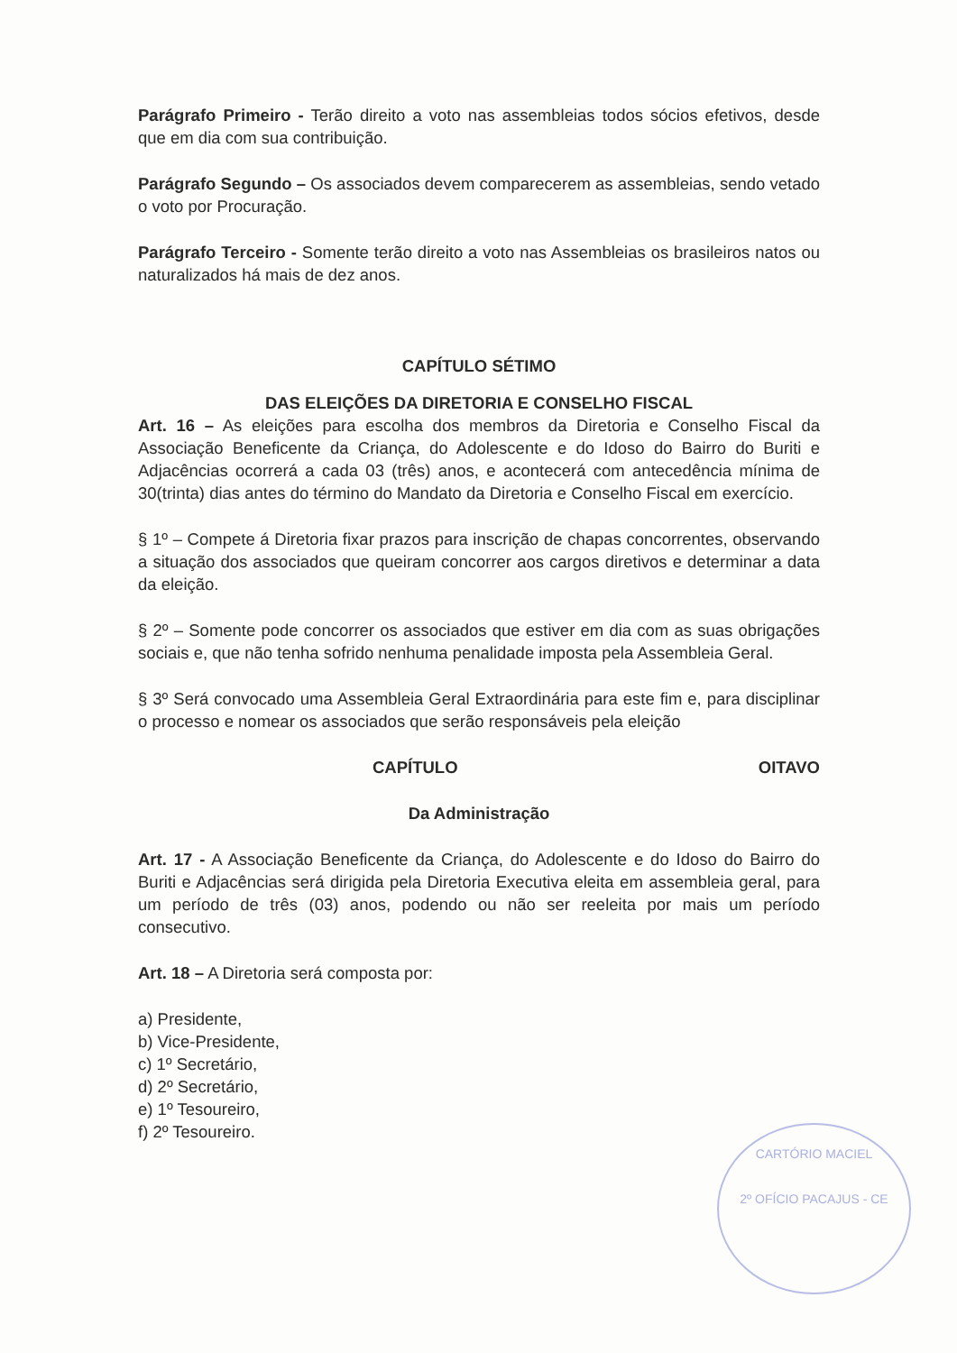Parágrafo Primeiro - Terão direito a voto nas assembleias todos sócios efetivos, desde que em dia com sua contribuição.
Parágrafo Segundo – Os associados devem comparecerem as assembleias, sendo vetado o voto por Procuração.
Parágrafo Terceiro - Somente terão direito a voto nas Assembleias os brasileiros natos ou naturalizados há mais de dez anos.
CAPÍTULO SÉTIMO
DAS ELEIÇÕES DA DIRETORIA E CONSELHO FISCAL
Art. 16 – As eleições para escolha dos membros da Diretoria e Conselho Fiscal da Associação Beneficente da Criança, do Adolescente e do Idoso do Bairro do Buriti e Adjacências ocorrerá a cada 03 (três) anos, e acontecerá com antecedência mínima de 30(trinta) dias antes do término do Mandato da Diretoria e Conselho Fiscal em exercício.
§ 1º – Compete á Diretoria fixar prazos para inscrição de chapas concorrentes, observando a situação dos associados que queiram concorrer aos cargos diretivos e determinar a data da eleição.
§ 2º – Somente pode concorrer os associados que estiver em dia com as suas obrigações sociais e, que não tenha sofrido nenhuma penalidade imposta pela Assembleia Geral.
§ 3º Será convocado uma Assembleia Geral Extraordinária para este fim e, para disciplinar o processo e nomear os associados que serão responsáveis pela eleição
CAPÍTULO OITAVO
Da Administração
Art. 17 - A Associação Beneficente da Criança, do Adolescente e do Idoso do Bairro do Buriti e Adjacências será dirigida pela Diretoria Executiva eleita em assembleia geral, para um período de três (03) anos, podendo ou não ser reeleita por mais um período consecutivo.
Art. 18 – A Diretoria será composta por:
a) Presidente,
b) Vice-Presidente,
c) 1º Secretário,
d) 2º Secretário,
e) 1º Tesoureiro,
f) 2º Tesoureiro.
CARTÓRIO MACIEL
2º OFÍCIO PACAJUS - CE